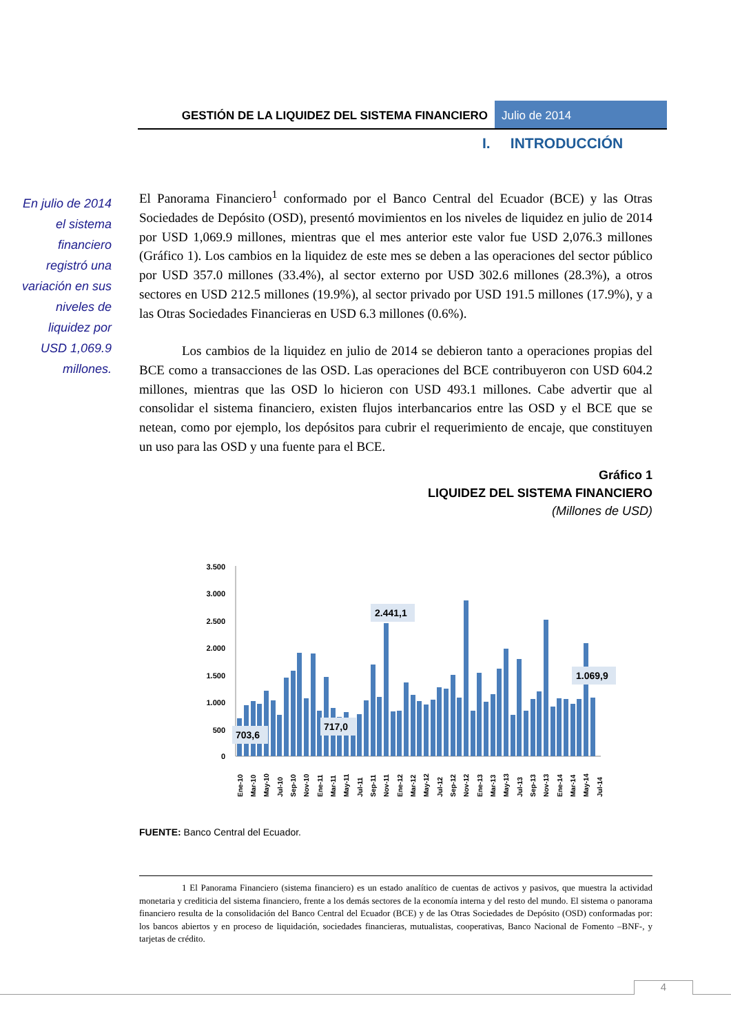GESTIÓN DE LA LIQUIDEZ DEL SISTEMA FINANCIERO
Julio de 2014
I. INTRODUCCIÓN
En julio de 2014 el sistema financiero registró una variación en sus niveles de liquidez por USD 1,069.9 millones.
El Panorama Financiero<sup>1</sup> conformado por el Banco Central del Ecuador (BCE) y las Otras Sociedades de Depósito (OSD), presentó movimientos en los niveles de liquidez en julio de 2014 por USD 1,069.9 millones, mientras que el mes anterior este valor fue USD 2,076.3 millones (Gráfico 1). Los cambios en la liquidez de este mes se deben a las operaciones del sector público por USD 357.0 millones (33.4%), al sector externo por USD 302.6 millones (28.3%), a otros sectores en USD 212.5 millones (19.9%), al sector privado por USD 191.5 millones (17.9%), y a las Otras Sociedades Financieras en USD 6.3 millones (0.6%).
Los cambios de la liquidez en julio de 2014 se debieron tanto a operaciones propias del BCE como a transacciones de las OSD. Las operaciones del BCE contribuyeron con USD 604.2 millones, mientras que las OSD lo hicieron con USD 493.1 millones. Cabe advertir que al consolidar el sistema financiero, existen flujos interbancarios entre las OSD y el BCE que se netean, como por ejemplo, los depósitos para cubrir el requerimiento de encaje, que constituyen un uso para las OSD y una fuente para el BCE.
Gráfico 1
LIQUIDEZ DEL SISTEMA FINANCIERO
(Millones de USD)
3.500
3.000
2.500
2.000
1.500
1.000
500
0
703,6
717,0
2.441,1
1.069,9
Ene-10
Mar-10
May-10
Jul-10
Sep-10
Nov-10
Ene-11
Mar-11
May-11
Jul-11
Sep-11
Nov-11
Ene-12
Mar-12
May-12
Jul-12
Sep-12
Nov-12
Ene-13
Mar-13
May-13
Jul-13
Sep-13
Nov-13
Ene-14
Mar-14
May-14
Jul-14
FUENTE: Banco Central del Ecuador.
1 El Panorama Financiero (sistema financiero) es un estado analítico de cuentas de activos y pasivos, que muestra la actividad monetaria y crediticia del sistema financiero, frente a los demás sectores de la economía interna y del resto del mundo. El sistema o panorama financiero resulta de la consolidación del Banco Central del Ecuador (BCE) y de las Otras Sociedades de Depósito (OSD) conformadas por: los bancos abiertos y en proceso de liquidación, sociedades financieras, mutualistas, cooperativas, Banco Nacional de Fomento –BNF-, y tarjetas de crédito.
4